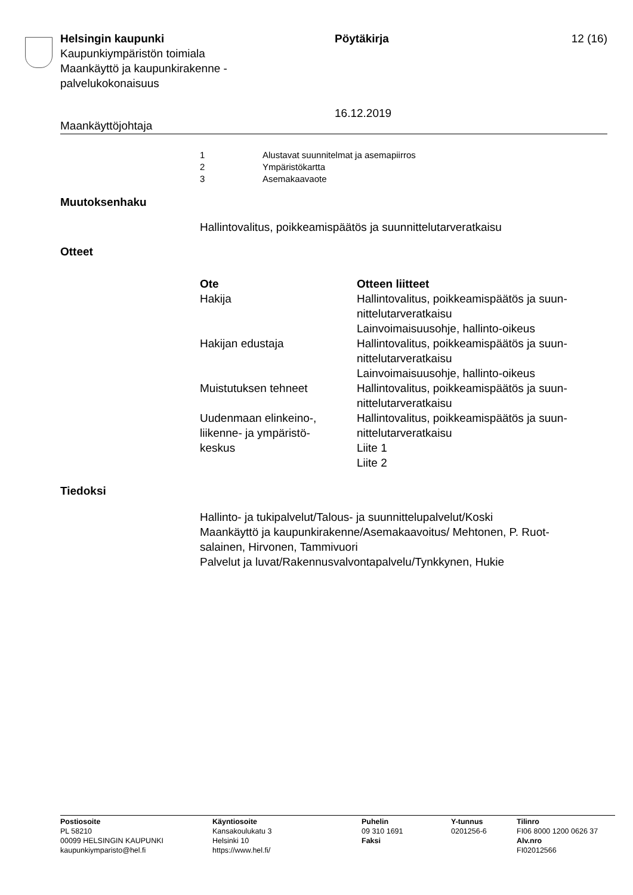Helsingin kaupunki
Kaupunkiympäristön toimiala
Maankäyttö ja kaupunkirakenne -
palvelukokonaisuus
Pöytäkirja
16.12.2019
12 (16)
Maankäyttöjohtaja
| 1 | Alustavat suunnitelmat ja asemapiirros |
| 2 | Ympäristökartta |
| 3 | Asemakaavaote |
Muutoksenhaku
Hallintovalitus, poikkeamispäätös ja suunnittelutarveratkaisu
Otteet
| Ote | Otteen liitteet |
| --- | --- |
| Hakija | Hallintovalitus, poikkeamispäätös ja suun- nittelutarveratkaisu Lainvoimaisuusohje, hallinto-oikeus |
| Hakijan edustaja | Hallintovalitus, poikkeamispäätös ja suun- nittelutarveratkaisu Lainvoimaisuusohje, hallinto-oikeus |
| Muistutuksen tehneet | Hallintovalitus, poikkeamispäätös ja suun- nittelutarveratkaisu |
| Uudenmaan elinkeino-, liikenne- ja ympäristö- keskus | Hallintovalitus, poikkeamispäätös ja suun- nittelutarveratkaisu Liite 1 Liite 2 |
Tiedoksi
Hallinto- ja tukipalvelut/Talous- ja suunnittelupalvelut/Koski
Maankäyttö ja kaupunkirakenne/Asemakaavoitus/ Mehtonen, P. Ruot-
salainen, Hirvonen, Tammivuori
Palvelut ja luvat/Rakennusvalvontapalvelu/Tynkkynen, Hukie
Postiosoite
PL 58210
00099 HELSINGIN KAUPUNKI
kaupunkiymparisto@hel.fi
Käyntiosoite
Kansakoulukatu 3
Helsinki 10
https://www.hel.fi/
Puhelin
09 310 1691
Faksi
Y-tunnus
0201256-6
Tilinro
FI06 8000 1200 0626 37
Alv.nro
FI02012566